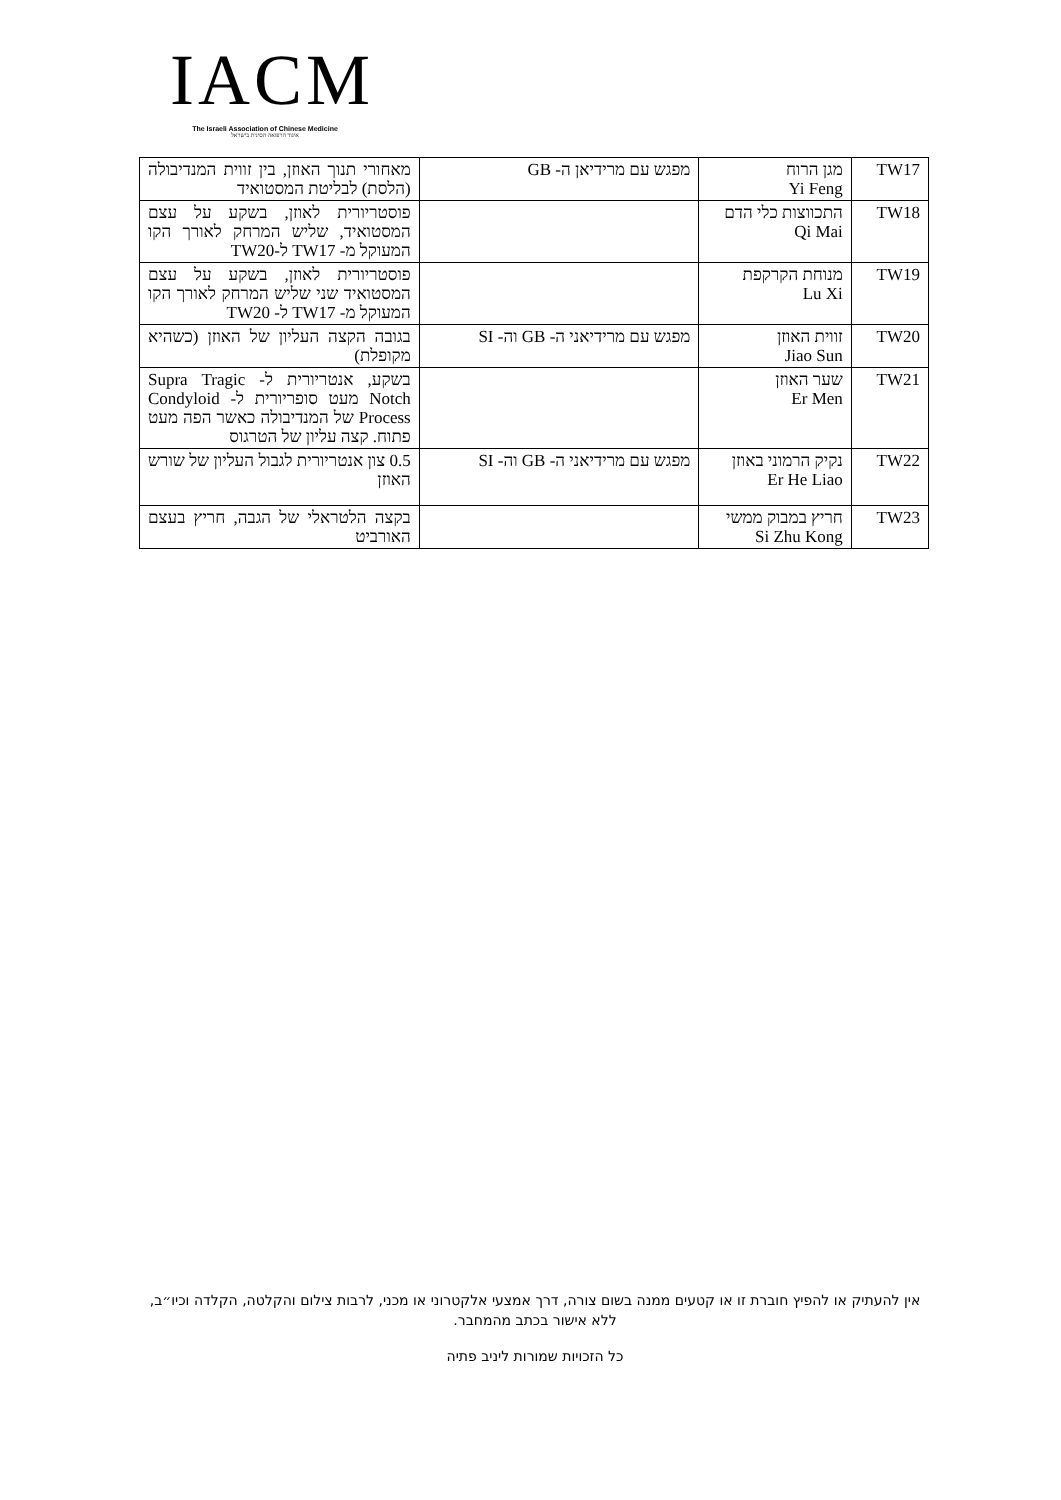IACM
The Israeli Association of Chinese Medicine
איגוד הרפואה הסינית בישראל
| TW17 | מגן הרוח Yi Feng | מפגש עם מרידיאן ה- GB | מאחורי תנוך האוזן, בין זווית המנדיבולה (הלסת) לבליטת המסטואיד |
| TW18 | התכווצות כלי הדם Qi Mai | | פוסטריורית לאוזן, בשקע על עצם המסטואיד, שליש המרחק לאורך הקו המעוקל מ- TW17 ל-TW20 |
| TW19 | מנוחת הקרקפת Lu Xi | | פוסטריורית לאוזן, בשקע על עצם המסטואיד שני שליש המרחק לאורך הקו המעוקל מ- TW17 ל- TW20 |
| TW20 | זווית האוזן Jiao Sun | מפגש עם מרידיאני ה- GB וה- SI | בגובה הקצה העליון של האוזן (כשהיא מקופלת) |
| TW21 | שער האוזן Er Men | | בשקע, אנטריורית ל- Supra Tragic Notch מעט סופריורית ל- Condyloid Process של המנדיבולה כאשר הפה מעט פתוח. קצה עליון של הטרגוס |
| TW22 | נקיק הרמוני באוזן Er He Liao | מפגש עם מרידיאני ה- GB וה- SI | 0.5 צון אנטריורית לגבול העליון של שורש האוזן |
| TW23 | חריץ במבוק ממשי Si Zhu Kong | | בקצה הלטראלי של הגבה, חריץ בעצם האורביט |
אין להעתיק או להפיץ חוברת זו או קטעים ממנה בשום צורה, דרך אמצעי אלקטרוני או מכני, לרבות צילום והקלטה, הקלדה וכיו״ב, ללא אישור בכתב מהמחבר.
כל הזכויות שמורות ליניב פתיה